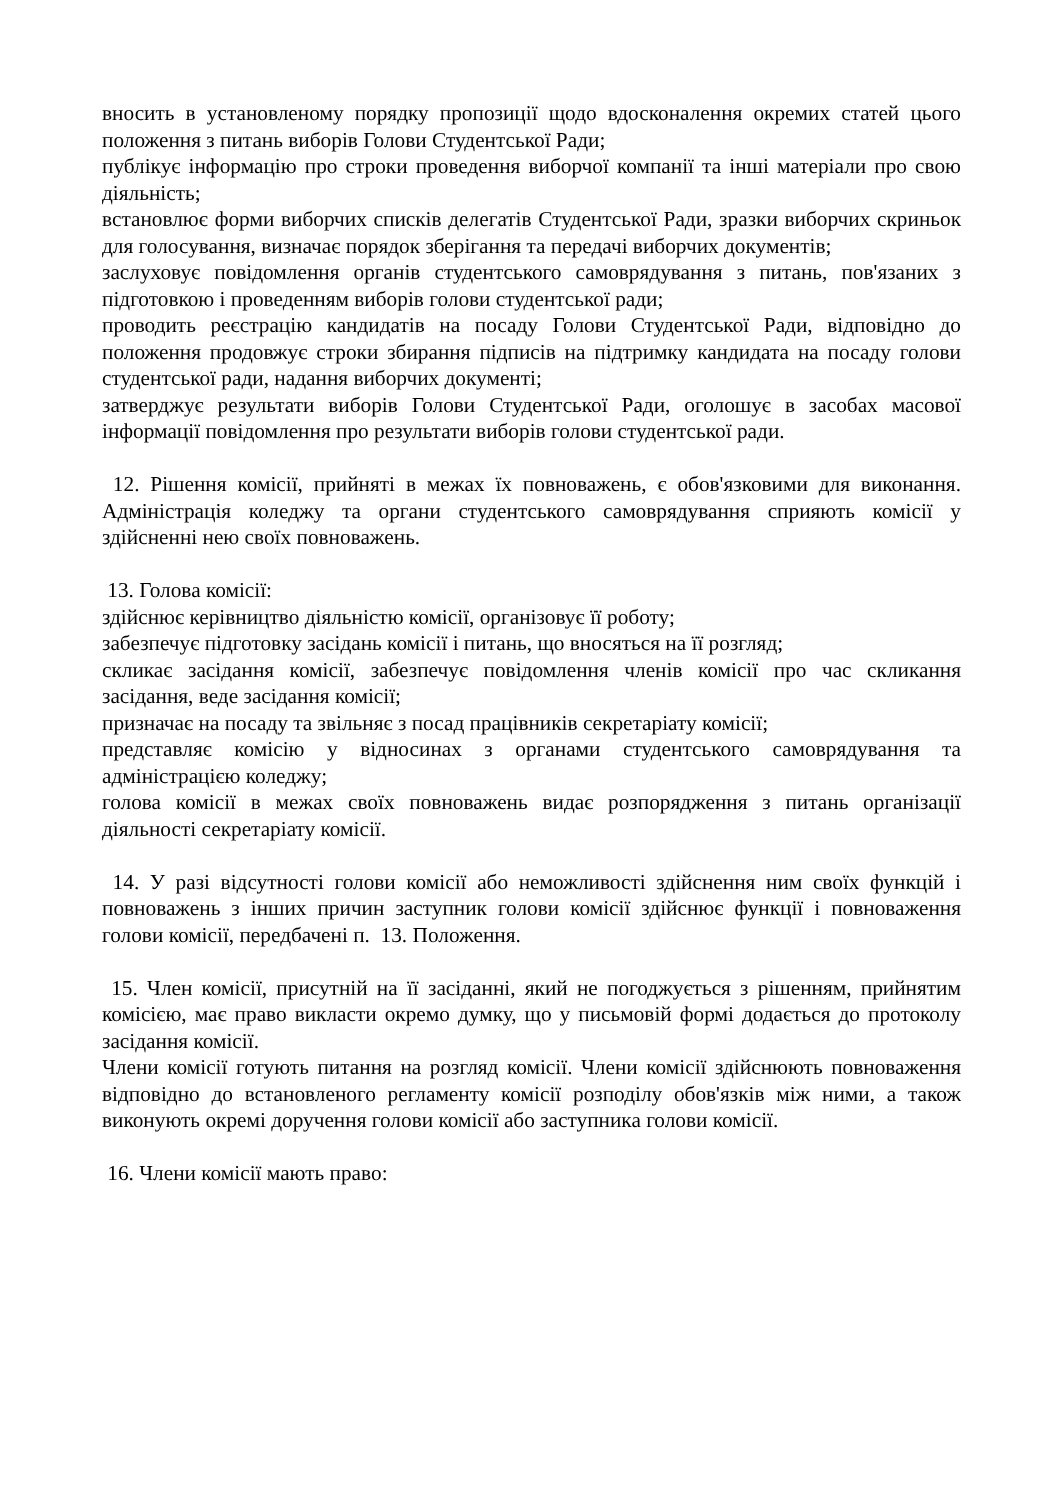вносить в установленому порядку пропозиції щодо вдосконалення окремих статей цього положення з питань виборів Голови Студентської Ради;
публікує інформацію про строки проведення виборчої компанії та інші матеріали про свою діяльність;
встановлює форми виборчих списків делегатів Студентської Ради, зразки виборчих скриньок для голосування, визначає порядок зберігання та передачі виборчих документів;
заслуховує повідомлення органів студентського самоврядування з питань, пов'язаних з підготовкою і проведенням виборів голови студентської ради;
проводить реєстрацію кандидатів на посаду Голови Студентської Ради, відповідно до положення продовжує строки збирання підписів на підтримку кандидата на посаду голови студентської ради, надання виборчих документі;
затверджує результати виборів Голови Студентської Ради, оголошує в засобах масової інформації повідомлення про результати виборів голови студентської ради.
12. Рішення комісії, прийняті в межах їх повноважень, є обов'язковими для виконання. Адміністрація коледжу та органи студентського самоврядування сприяють комісії у здійсненні нею своїх повноважень.
13. Голова комісії:
здійснює керівництво діяльністю комісії, організовує її роботу;
забезпечує підготовку засідань комісії і питань, що вносяться на її розгляд;
скликає засідання комісії, забезпечує повідомлення членів комісії про час скликання засідання, веде засідання комісії;
призначає на посаду та звільняє з посад працівників секретаріату комісії;
представляє комісію у відносинах з органами студентського самоврядування та адміністрацією коледжу;
голова комісії в межах своїх повноважень видає розпорядження з питань організації діяльності секретаріату комісії.
14. У разі відсутності голови комісії або неможливості здійснення ним своїх функцій і повноважень з інших причин заступник голови комісії здійснює функції і повноваження голови комісії, передбачені п. 13. Положення.
15. Член комісії, присутній на її засіданні, який не погоджується з рішенням, прийнятим комісією, має право викласти окремо думку, що у письмовій формі додається до протоколу засідання комісії.
Члени комісії готують питання на розгляд комісії. Члени комісії здійснюють повноваження відповідно до встановленого регламенту комісії розподілу обов'язків між ними, а також виконують окремі доручення голови комісії або заступника голови комісії.
16. Члени комісії мають право: